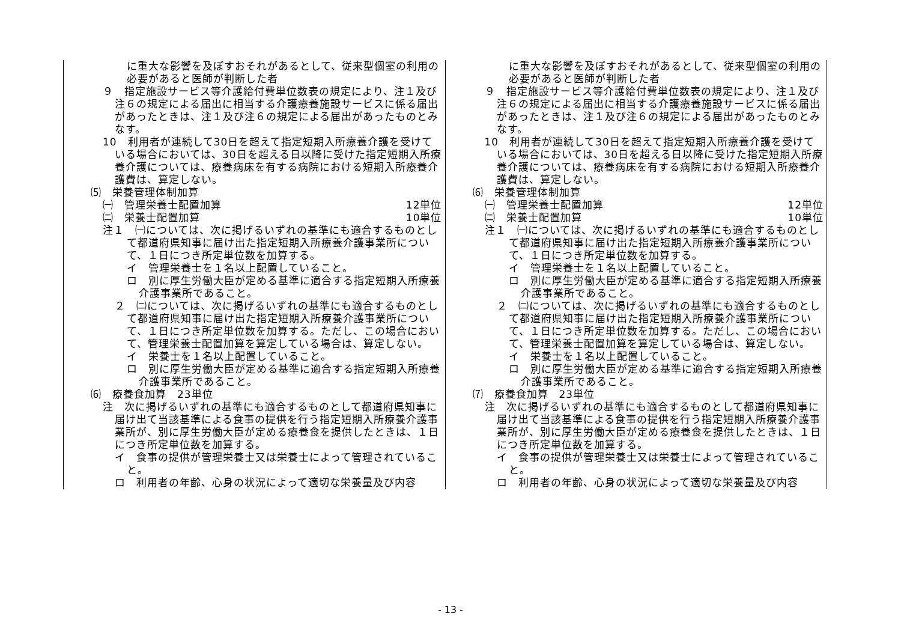| に重大な影響を及ぼすおそれがあるとして、従来型個室の利用の必要があると医師が判断した者 ９ 指定施設サービス等介護給付費単位数表の規定により、注１及び注６の規定による届出に相当する介護療養施設サービスに係る届出があったときは、注１及び注６の規定による届出があったものとみなす。 10 利用者が連続して30日を超えて指定短期入所療養介護を受けている場合においては、30日を超える日以降に受けた指定短期入所療養介護については、療養病床を有する病院における短期入所療養介護費は、算定しない。 ⑸ 栄養管理体制加算 ㈠ 管理栄養士配置加算 12単位 ㈡ 栄養士配置加算 10単位 注１ ㈠については、次に掲げるいずれの基準にも適合するものとして都道府県知事に届け出た指定短期入所療養介護事業所について、１日につき所定単位数を加算する。 イ 管理栄養士を１名以上配置していること。 ロ 別に厚生労働大臣が定める基準に適合する指定短期入所療養介護事業所であること。 ２ ㈡については、次に掲げるいずれの基準にも適合するものとして都道府県知事に届け出た指定短期入所療養介護事業所について、１日につき所定単位数を加算する。ただし、この場合において、管理栄養士配置加算を算定している場合は、算定しない。 イ 栄養士を１名以上配置していること。 ロ 別に厚生労働大臣が定める基準に適合する指定短期入所療養介護事業所であること。 ⑹ 療養食加算 23単位 注 次に掲げるいずれの基準にも適合するものとして都道府県知事に届け出て当該基準による食事の提供を行う指定短期入所療養介護事業所が、別に厚生労働大臣が定める療養食を提供したときは、１日につき所定単位数を加算する。 イ 食事の提供が管理栄養士又は栄養士によって管理されていること。 ロ 利用者の年齢、心身の状況によって適切な栄養量及び内容 | に重大な影響を及ぼすおそれがあるとして、従来型個室の利用の必要があると医師が判断した者 ９ 指定施設サービス等介護給付費単位数表の規定により、注１及び注６の規定による届出に相当する介護療養施設サービスに係る届出があったときは、注１及び注６の規定による届出があったものとみなす。 10 利用者が連続して30日を超えて指定短期入所療養介護を受けている場合においては、30日を超える日以降に受けた指定短期入所療養介護については、療養病床を有する病院における短期入所療養介護費は、算定しない。 ⑹ 栄養管理体制加算 ㈠ 管理栄養士配置加算 12単位 ㈡ 栄養士配置加算 10単位 注１ ㈠については、次に掲げるいずれの基準にも適合するものとして都道府県知事に届け出た指定短期入所療養介護事業所について、１日につき所定単位数を加算する。 イ 管理栄養士を１名以上配置していること。 ロ 別に厚生労働大臣が定める基準に適合する指定短期入所療養介護事業所であること。 ２ ㈡については、次に掲げるいずれの基準にも適合するものとして都道府県知事に届け出た指定短期入所療養介護事業所について、１日につき所定単位数を加算する。ただし、この場合において、管理栄養士配置加算を算定している場合は、算定しない。 イ 栄養士を１名以上配置していること。 ロ 別に厚生労働大臣が定める基準に適合する指定短期入所療養介護事業所であること。 ⑺ 療養食加算 23単位 注 次に掲げるいずれの基準にも適合するものとして都道府県知事に届け出て当該基準による食事の提供を行う指定短期入所療養介護事業所が、別に厚生労働大臣が定める療養食を提供したときは、１日につき所定単位数を加算する。 イ 食事の提供が管理栄養士又は栄養士によって管理されていること。 ロ 利用者の年齢、心身の状況によって適切な栄養量及び内容 |
- 13 -